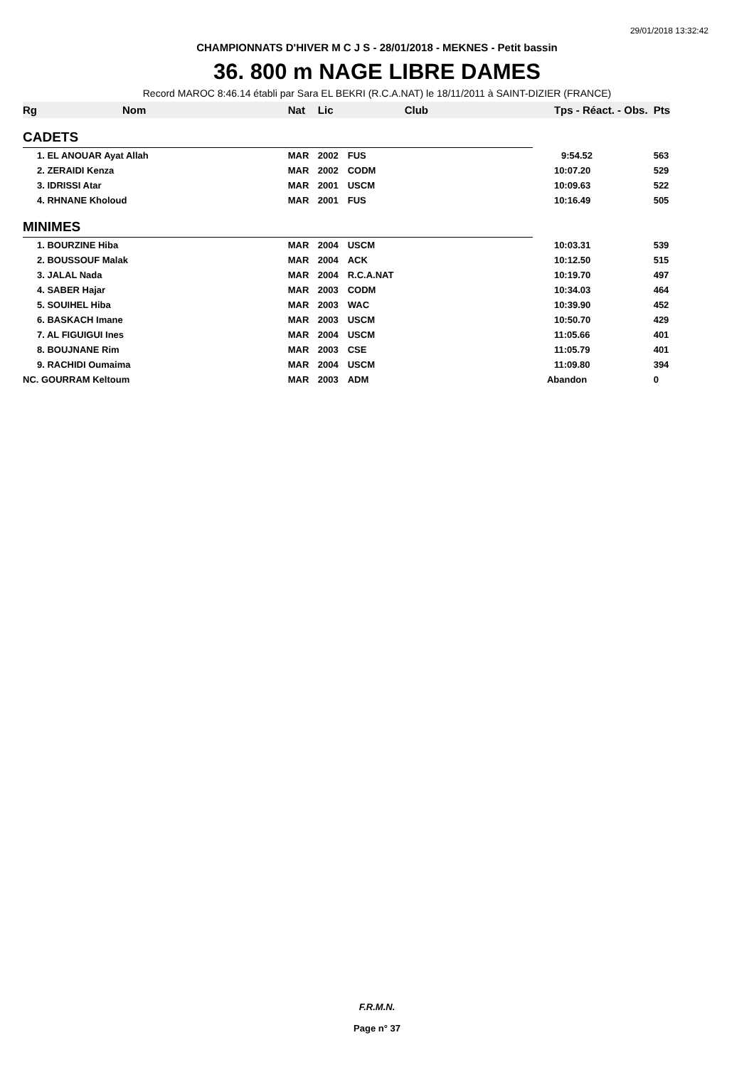29/01/2018 13:32:42
CHAMPIONNATS D'HIVER M C J S - 28/01/2018 - MEKNES - Petit bassin
36. 800 m NAGE LIBRE DAMES
Record MAROC 8:46.14 établi par Sara EL BEKRI (R.C.A.NAT) le 18/11/2011 à SAINT-DIZIER (FRANCE)
| Rg | Nom | Nat | Lic | Club | Tps - Réact. - Obs. | Pts |
| --- | --- | --- | --- | --- | --- | --- |
| CADETS | | | | | | |
| | 1. EL ANOUAR Ayat Allah | MAR | 2002 | FUS | 9:54.52 | 563 |
| | 2. ZERAIDI Kenza | MAR | 2002 | CODM | 10:07.20 | 529 |
| | 3. IDRISSI Atar | MAR | 2001 | USCM | 10:09.63 | 522 |
| | 4. RHNANE Kholoud | MAR | 2001 | FUS | 10:16.49 | 505 |
| MINIMES | | | | | | |
| | 1. BOURZINE Hiba | MAR | 2004 | USCM | 10:03.31 | 539 |
| | 2. BOUSSOUF Malak | MAR | 2004 | ACK | 10:12.50 | 515 |
| | 3. JALAL Nada | MAR | 2004 | R.C.A.NAT | 10:19.70 | 497 |
| | 4. SABER Hajar | MAR | 2003 | CODM | 10:34.03 | 464 |
| | 5. SOUIHEL Hiba | MAR | 2003 | WAC | 10:39.90 | 452 |
| | 6. BASKACH Imane | MAR | 2003 | USCM | 10:50.70 | 429 |
| | 7. AL FIGUIGUI Ines | MAR | 2004 | USCM | 11:05.66 | 401 |
| | 8. BOUJNANE Rim | MAR | 2003 | CSE | 11:05.79 | 401 |
| | 9. RACHIDI Oumaima | MAR | 2004 | USCM | 11:09.80 | 394 |
| NC. GOURRAM Keltoum | | MAR | 2003 | ADM | Abandon | 0 |
F.R.M.N.
Page n° 37